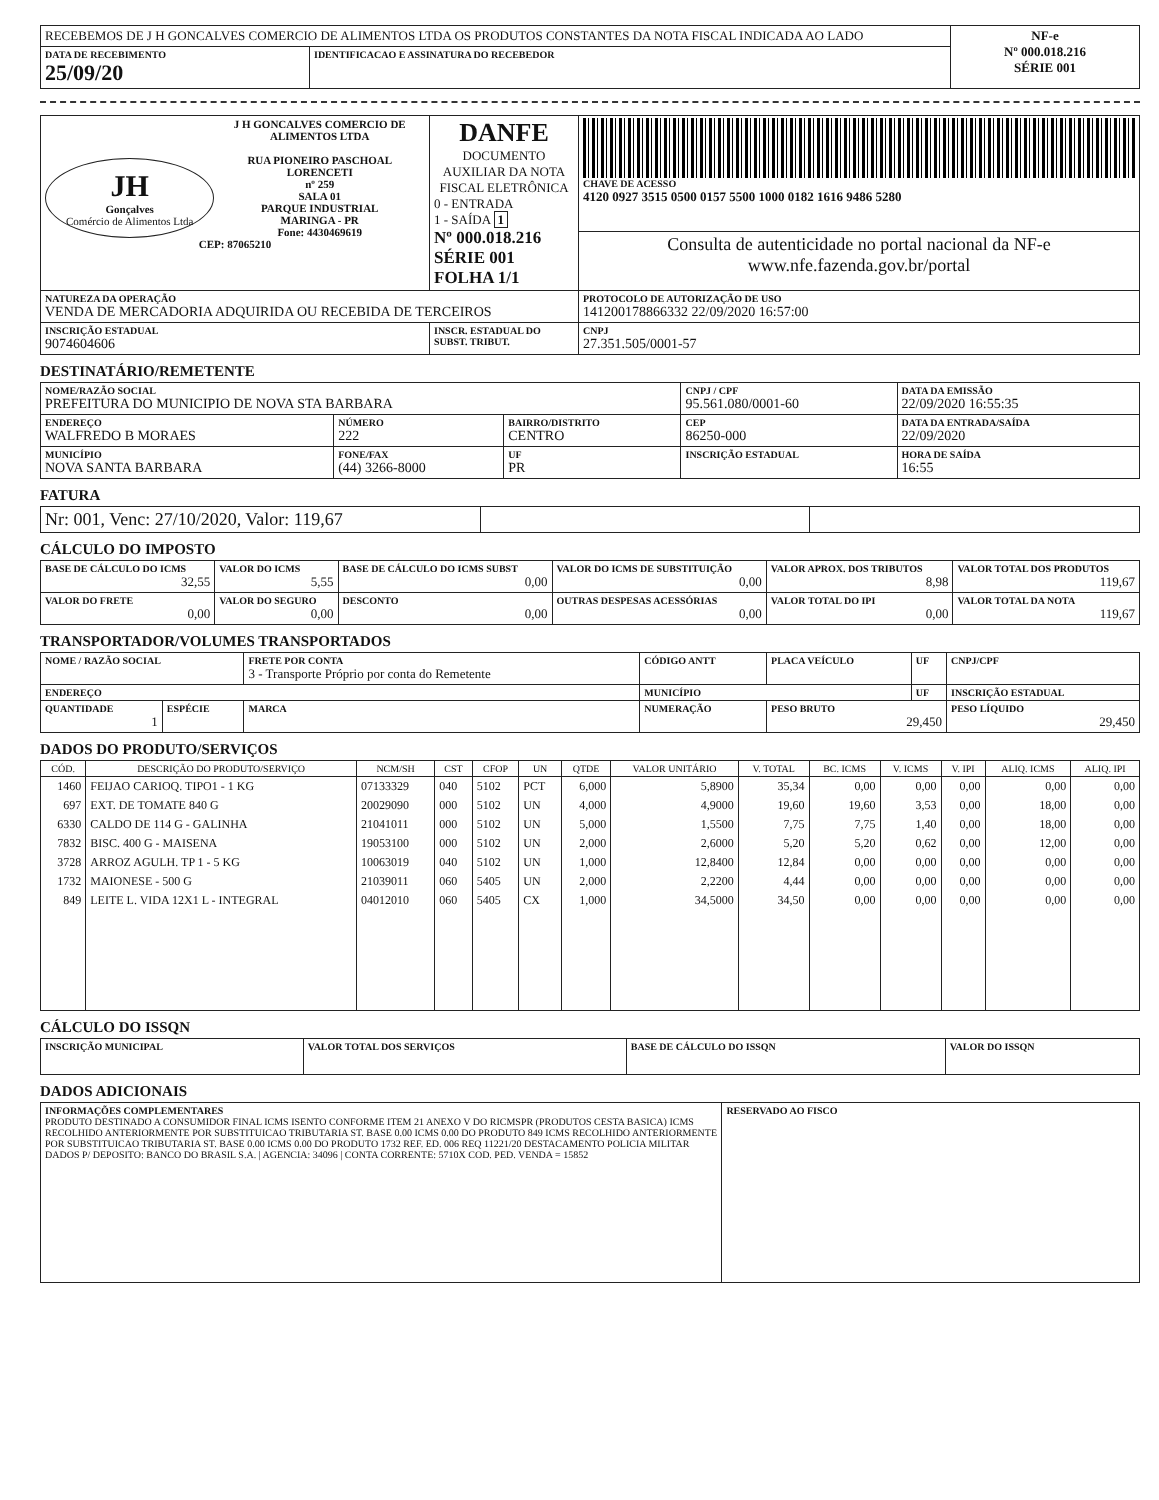| RECEBEMOS DE J H GONCALVES COMERCIO DE ALIMENTOS LTDA OS PRODUTOS CONSTANTES DA NOTA FISCAL INDICADA AO LADO | | NF-e Nº 000.018.216 SÉRIE 001 |
| DATA DE RECEBIMENTO 25/09/20 | IDENTIFICACAO E ASSINATURA DO RECEBEDOR | |
| JH Gonçalves Comércio de Alimentos Ltda J H GONCALVES COMERCIO DE ALIMENTOS LTDA RUA PIONEIRO PASCHOAL LORENCETI nº 259 SALA 01 PARQUE INDUSTRIAL MARINGA - PR Fone: 4430469619 CEP: 87065210 | DANFE DOCUMENTO AUXILIAR DA NOTA FISCAL ELETRÔNICA 0 - ENTRADA 1 - SAÍDA 1 Nº 000.018.216 SÉRIE 001 FOLHA 1/1 | CHAVE DE ACESSO 4120 0927 3515 0500 0157 5500 1000 0182 1616 9486 5280 |
| | | Consulta de autenticidade no portal nacional da NF-e www.nfe.fazenda.gov.br/portal |
| NATUREZA DA OPERAÇÃO VENDA DE MERCADORIA ADQUIRIDA OU RECEBIDA DE TERCEIROS | | PROTOCOLO DE AUTORIZAÇÃO DE USO 141200178866332 22/09/2020 16:57:00 |
| INSCRIÇÃO ESTADUAL 9074604606 | INSCR. ESTADUAL DO SUBST. TRIBUT. | CNPJ 27.351.505/0001-57 |
DESTINATÁRIO/REMETENTE
| NOME/RAZÃO SOCIAL PREFEITURA DO MUNICIPIO DE NOVA STA BARBARA | | | | CNPJ / CPF 95.561.080/0001-60 | | DATA DA EMISSÃO 22/09/2020 16:55:35 |
| ENDEREÇO WALFREDO B MORAES | | NÚMERO 222 | BAIRRO/DISTRITO CENTRO | | CEP 86250-000 | DATA DA ENTRADA/SAÍDA 22/09/2020 |
| MUNICÍPIO NOVA SANTA BARBARA | FONE/FAX (44) 3266-8000 | | UF PR | INSCRIÇÃO ESTADUAL | | HORA DE SAÍDA 16:55 |
FATURA
| Nr: 001, Venc: 27/10/2020, Valor: 119,67 | | |
CÁLCULO DO IMPOSTO
| BASE DE CÁLCULO DO ICMS 32,55 | VALOR DO ICMS 5,55 | BASE DE CÁLCULO DO ICMS SUBST 0,00 | VALOR DO ICMS DE SUBSTITUIÇÃO 0,00 | VALOR APROX. DOS TRIBUTOS 8,98 | VALOR TOTAL DOS PRODUTOS 119,67 |
| VALOR DO FRETE 0,00 | VALOR DO SEGURO 0,00 | DESCONTO 0,00 | OUTRAS DESPESAS ACESSÓRIAS 0,00 | VALOR TOTAL DO IPI 0,00 | VALOR TOTAL DA NOTA 119,67 |
TRANSPORTADOR/VOLUMES TRANSPORTADOS
| NOME / RAZÃO SOCIAL | | FRETE POR CONTA 3 - Transporte Próprio por conta do Remetente | | CÓDIGO ANTT | PLACA VEÍCULO | UF | CNPJ/CPF |
| ENDEREÇO | | | MUNICÍPIO | | | UF | INSCRIÇÃO ESTADUAL |
| QUANTIDADE 1 | ESPÉCIE | MARCA | NUMERAÇÃO | | PESO BRUTO 29,450 | | PESO LÍQUIDO 29,450 |
DADOS DO PRODUTO/SERVIÇOS
| CÓD. | DESCRIÇÃO DO PRODUTO/SERVIÇO | NCM/SH | CST | CFOP | UN | QTDE | VALOR UNITÁRIO | V. TOTAL | BC. ICMS | V. ICMS | V. IPI | ALIQ. ICMS | ALIQ. IPI |
| --- | --- | --- | --- | --- | --- | --- | --- | --- | --- | --- | --- | --- | --- |
| 1460 | FEIJAO CARIOQ. TIPO1 - 1 KG | 07133329 | 040 | 5102 | PCT | 6,000 | 5,8900 | 35,34 | 0,00 | 0,00 | 0,00 | 0,00 | 0,00 |
| 697 | EXT. DE TOMATE 840 G | 20029090 | 000 | 5102 | UN | 4,000 | 4,9000 | 19,60 | 19,60 | 3,53 | 0,00 | 18,00 | 0,00 |
| 6330 | CALDO DE 114 G - GALINHA | 21041011 | 000 | 5102 | UN | 5,000 | 1,5500 | 7,75 | 7,75 | 1,40 | 0,00 | 18,00 | 0,00 |
| 7832 | BISC. 400 G - MAISENA | 19053100 | 000 | 5102 | UN | 2,000 | 2,6000 | 5,20 | 5,20 | 0,62 | 0,00 | 12,00 | 0,00 |
| 3728 | ARROZ AGULH. TP 1 - 5 KG | 10063019 | 040 | 5102 | UN | 1,000 | 12,8400 | 12,84 | 0,00 | 0,00 | 0,00 | 0,00 | 0,00 |
| 1732 | MAIONESE - 500 G | 21039011 | 060 | 5405 | UN | 2,000 | 2,2200 | 4,44 | 0,00 | 0,00 | 0,00 | 0,00 | 0,00 |
| 849 | LEITE L. VIDA 12X1 L - INTEGRAL | 04012010 | 060 | 5405 | CX | 1,000 | 34,5000 | 34,50 | 0,00 | 0,00 | 0,00 | 0,00 | 0,00 |
CÁLCULO DO ISSQN
| INSCRIÇÃO MUNICIPAL | VALOR TOTAL DOS SERVIÇOS | BASE DE CÁLCULO DO ISSQN | VALOR DO ISSQN |
DADOS ADICIONAIS
| INFORMAÇÕES COMPLEMENTARES PRODUTO DESTINADO A CONSUMIDOR FINAL ICMS ISENTO CONFORME ITEM 21 ANEXO V DO RICMSPR (PRODUTOS CESTA BASICA) ICMS RECOLHIDO ANTERIORMENTE POR SUBSTITUICAO TRIBUTARIA ST. BASE 0.00 ICMS 0.00 DO PRODUTO 849 ICMS RECOLHIDO ANTERIORMENTE POR SUBSTITUICAO TRIBUTARIA ST. BASE 0.00 ICMS 0.00 DO PRODUTO 1732 REF. ED. 006 REQ 11221/20 DESTACAMENTO POLICIA MILITAR DADOS P/ DEPOSITO: BANCO DO BRASIL S.A. / AGENCIA: 34096 / CONTA CORRENTE: 5710X COD. PED. VENDA = 15852 | RESERVADO AO FISCO |